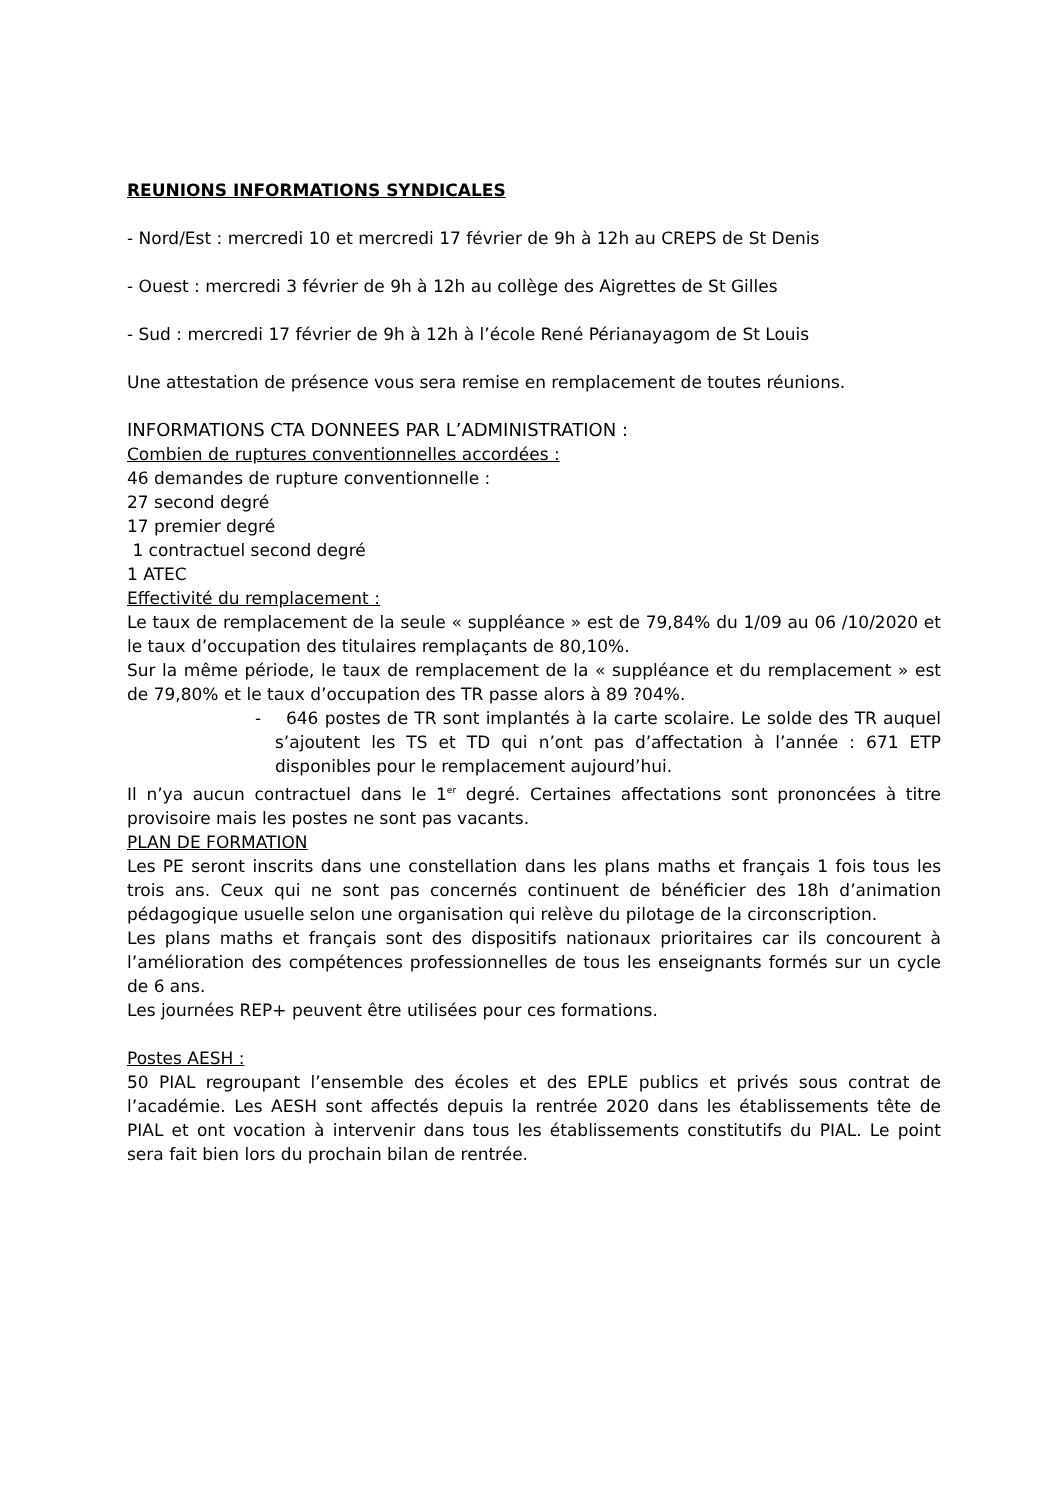REUNIONS INFORMATIONS SYNDICALES
- Nord/Est : mercredi 10 et mercredi 17 février de 9h à 12h au CREPS de St Denis
- Ouest : mercredi 3 février de 9h à 12h au collège des Aigrettes de St Gilles
- Sud : mercredi 17 février de 9h à 12h à l’école René Périanayagom de St Louis
Une attestation de présence vous sera remise en remplacement de toutes réunions.
INFORMATIONS CTA DONNEES PAR L’ADMINISTRATION :
Combien de ruptures conventionnelles accordées :
46 demandes de rupture conventionnelle :
27 second degré
17 premier degré
1 contractuel second degré
1 ATEC
Effectivité du remplacement :
Le taux de remplacement de la seule « suppléance » est de 79,84% du 1/09 au 06 /10/2020 et le taux d’occupation des titulaires remplaçants de 80,10%.
Sur la même période, le taux de remplacement de la « suppléance et du remplacement » est de 79,80% et le taux d’occupation des TR passe alors à 89 ?04%.
- 646 postes de TR sont implantés à la carte scolaire. Le solde des TR auquel s’ajoutent les TS et TD qui n’ont pas d’affectation à l’année : 671 ETP disponibles pour le remplacement aujourd’hui.
Il n’ya aucun contractuel dans le 1<sup>er</sup> degré. Certaines affectations sont prononcées à titre provisoire mais les postes ne sont pas vacants.
PLAN DE FORMATION
Les PE seront inscrits dans une constellation dans les plans maths et français 1 fois tous les trois ans. Ceux qui ne sont pas concernés continuent de bénéficier des 18h d’animation pédagogique usuelle selon une organisation qui relève du pilotage de la circonscription.
Les plans maths et français sont des dispositifs nationaux prioritaires car ils concourent à l’amélioration des compétences professionnelles de tous les enseignants formés sur un cycle de 6 ans.
Les journées REP+ peuvent être utilisées pour ces formations.
Postes AESH :
50 PIAL regroupant l’ensemble des écoles et des EPLE publics et privés sous contrat de l’académie. Les AESH sont affectés depuis la rentrée 2020 dans les établissements tête de PIAL et ont vocation à intervenir dans tous les établissements constitutifs du PIAL. Le point sera fait bien lors du prochain bilan de rentrée.